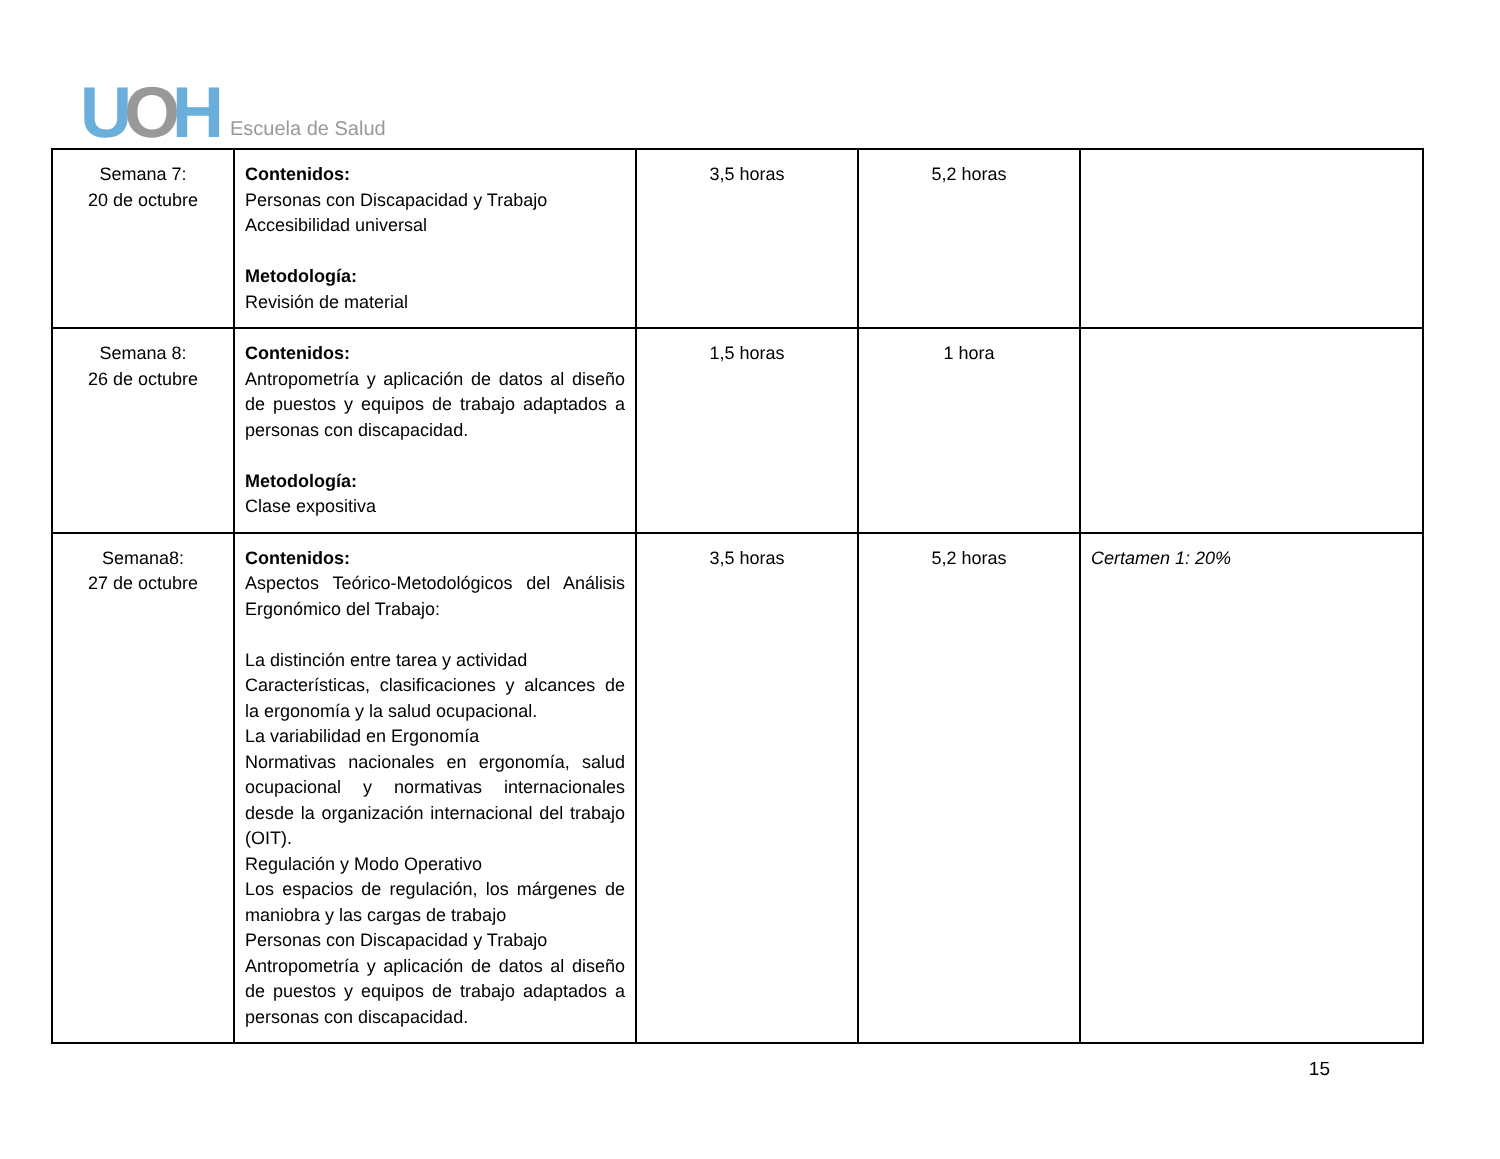UOH Escuela de Salud
| Semana 7: 20 de octubre | Contenidos: Personas con Discapacidad y Trabajo Accesibilidad universal Metodología: Revisión de material | 3,5 horas | 5,2 horas | |
| Semana 8: 26 de octubre | Contenidos: Antropometría y aplicación de datos al diseño de puestos y equipos de trabajo adaptados a personas con discapacidad. Metodología: Clase expositiva | 1,5 horas | 1 hora | |
| Semana8: 27 de octubre | Contenidos: Aspectos Teórico-Metodológicos del Análisis Ergonómico del Trabajo: La distinción entre tarea y actividad Características, clasificaciones y alcances de la ergonomía y la salud ocupacional. La variabilidad en Ergonomía Normativas nacionales en ergonomía, salud ocupacional y normativas internacionales desde la organización internacional del trabajo (OIT). Regulación y Modo Operativo Los espacios de regulación, los márgenes de maniobra y las cargas de trabajo Personas con Discapacidad y Trabajo Antropometría y aplicación de datos al diseño de puestos y equipos de trabajo adaptados a personas con discapacidad. | 3,5 horas | 5,2 horas | Certamen 1: 20% |
15